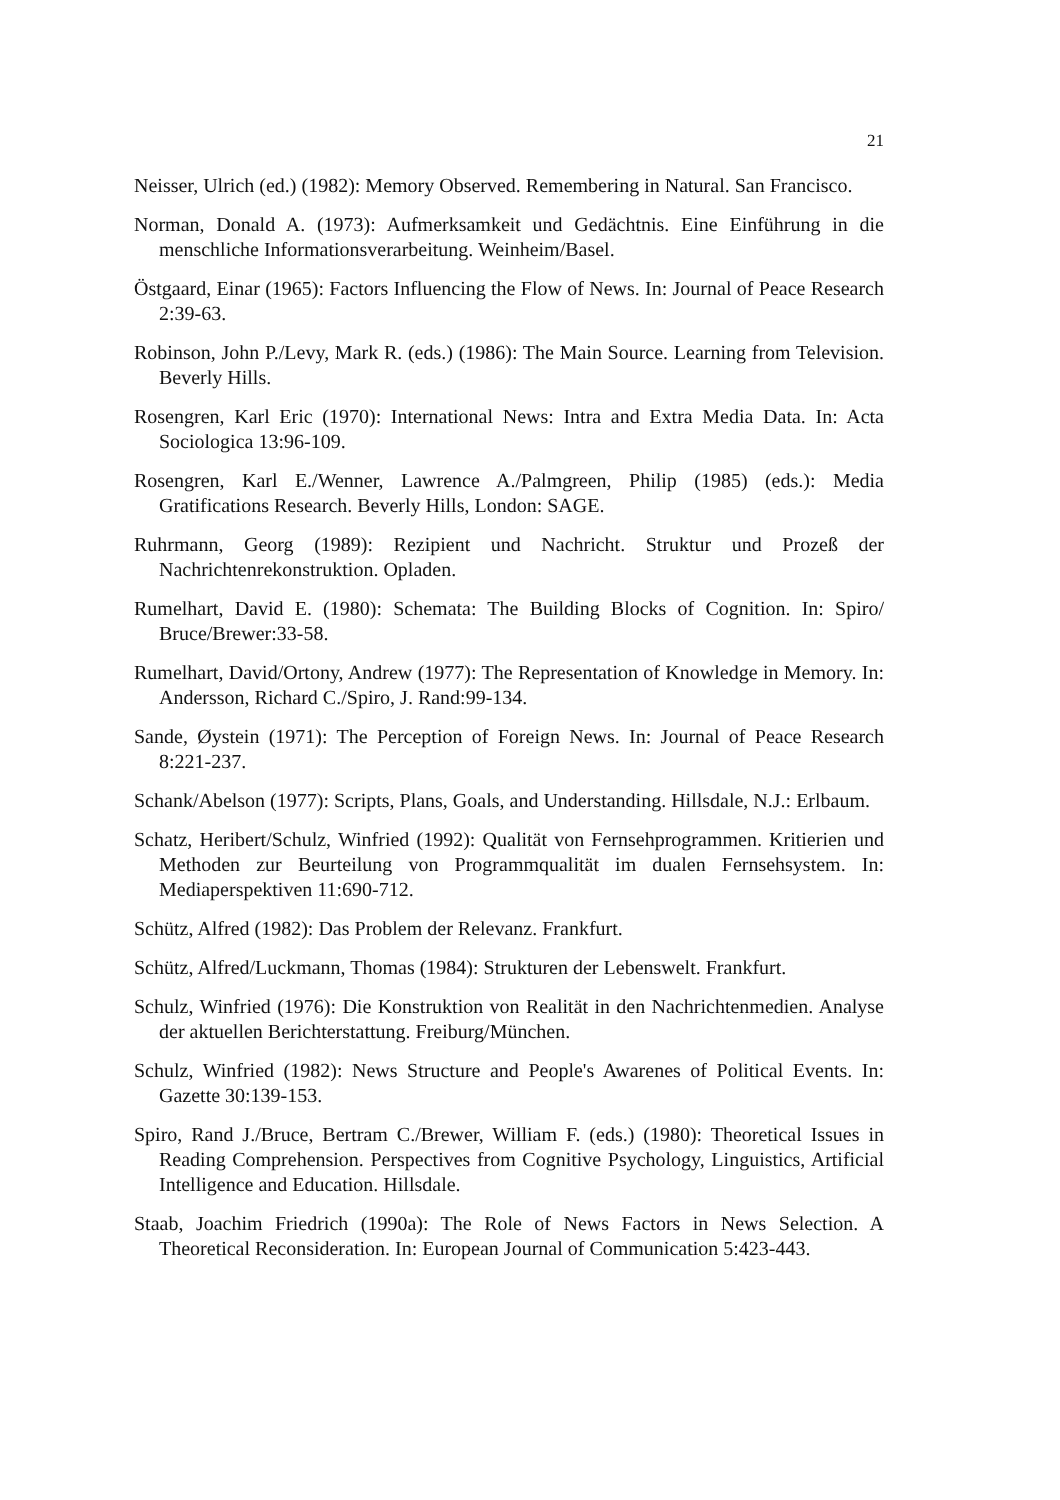21
Neisser, Ulrich (ed.) (1982): Memory Observed. Remembering in Natural. San Francisco.
Norman, Donald A. (1973): Aufmerksamkeit und Gedächtnis. Eine Einführung in die menschliche Informationsverarbeitung. Weinheim/Basel.
Östgaard, Einar (1965): Factors Influencing the Flow of News. In: Journal of Peace Research 2:39-63.
Robinson, John P./Levy, Mark R. (eds.) (1986): The Main Source. Learning from Television. Beverly Hills.
Rosengren, Karl Eric (1970): International News: Intra and Extra Media Data. In: Acta Sociologica 13:96-109.
Rosengren, Karl E./Wenner, Lawrence A./Palmgreen, Philip (1985) (eds.): Media Gratifications Research. Beverly Hills, London: SAGE.
Ruhrmann, Georg (1989): Rezipient und Nachricht. Struktur und Prozeß der Nachrichtenrekonstruktion. Opladen.
Rumelhart, David E. (1980): Schemata: The Building Blocks of Cognition. In: Spiro/ Bruce/Brewer:33-58.
Rumelhart, David/Ortony, Andrew (1977): The Representation of Knowledge in Memory. In: Andersson, Richard C./Spiro, J. Rand:99-134.
Sande, Øystein (1971): The Perception of Foreign News. In: Journal of Peace Research 8:221-237.
Schank/Abelson (1977): Scripts, Plans, Goals, and Understanding. Hillsdale, N.J.: Erlbaum.
Schatz, Heribert/Schulz, Winfried (1992): Qualität von Fernsehprogrammen. Kritierien und Methoden zur Beurteilung von Programmqualität im dualen Fernsehsystem. In: Mediaperspektiven 11:690-712.
Schütz, Alfred (1982): Das Problem der Relevanz. Frankfurt.
Schütz, Alfred/Luckmann, Thomas (1984): Strukturen der Lebenswelt. Frankfurt.
Schulz, Winfried (1976): Die Konstruktion von Realität in den Nachrichtenmedien. Analyse der aktuellen Berichterstattung. Freiburg/München.
Schulz, Winfried (1982): News Structure and People's Awarenes of Political Events. In: Gazette 30:139-153.
Spiro, Rand J./Bruce, Bertram C./Brewer, William F. (eds.) (1980): Theoretical Issues in Reading Comprehension. Perspectives from Cognitive Psychology, Linguistics, Artificial Intelligence and Education. Hillsdale.
Staab, Joachim Friedrich (1990a): The Role of News Factors in News Selection. A Theoretical Reconsideration. In: European Journal of Communication 5:423-443.